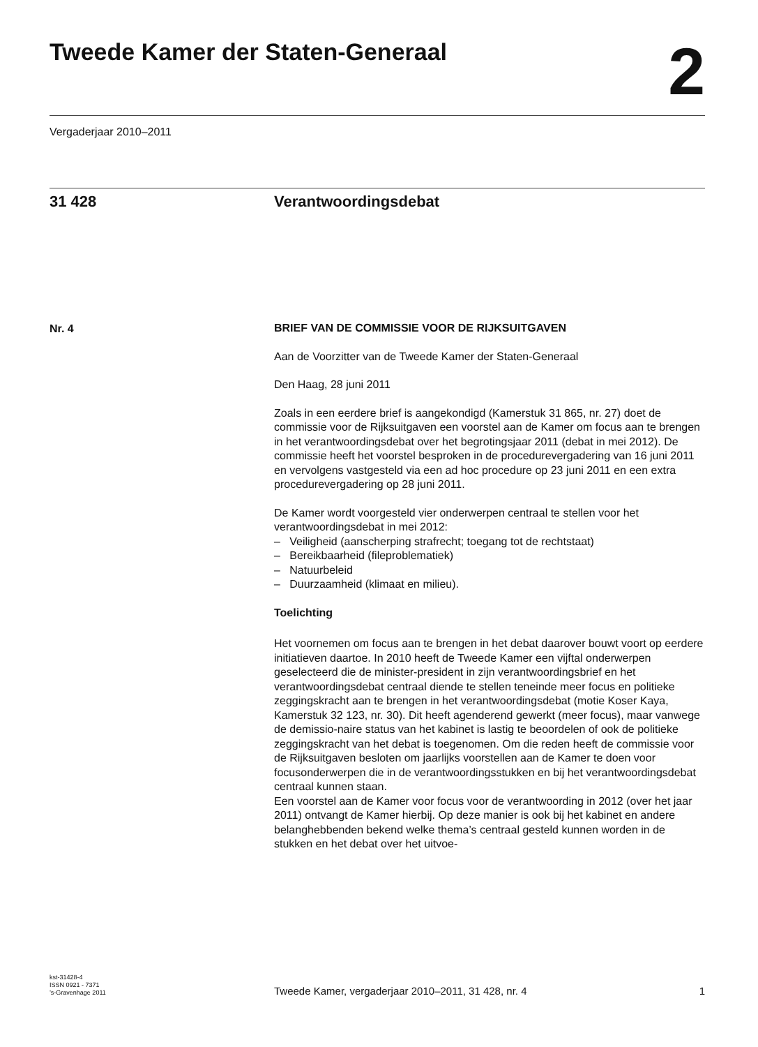Tweede Kamer der Staten-Generaal
2
Vergaderjaar 2010–2011
31 428 Verantwoordingsdebat
Nr. 4
BRIEF VAN DE COMMISSIE VOOR DE RIJKSUITGAVEN
Aan de Voorzitter van de Tweede Kamer der Staten-Generaal
Den Haag, 28 juni 2011
Zoals in een eerdere brief is aangekondigd (Kamerstuk 31 865, nr. 27) doet de commissie voor de Rijksuitgaven een voorstel aan de Kamer om focus aan te brengen in het verantwoordingsdebat over het begrotingsjaar 2011 (debat in mei 2012). De commissie heeft het voorstel besproken in de procedurevergadering van 16 juni 2011 en vervolgens vastgesteld via een ad hoc procedure op 23 juni 2011 en een extra procedurevergadering op 28 juni 2011.
De Kamer wordt voorgesteld vier onderwerpen centraal te stellen voor het verantwoordingsdebat in mei 2012:
– Veiligheid (aanscherping strafrecht; toegang tot de rechtstaat)
– Bereikbaarheid (fileproblematiek)
– Natuurbeleid
– Duurzaamheid (klimaat en milieu).
Toelichting
Het voornemen om focus aan te brengen in het debat daarover bouwt voort op eerdere initiatieven daartoe. In 2010 heeft de Tweede Kamer een vijftal onderwerpen geselecteerd die de minister-president in zijn verantwoordingsbrief en het verantwoordingsdebat centraal diende te stellen teneinde meer focus en politieke zeggingskracht aan te brengen in het verantwoordingsdebat (motie Koser Kaya, Kamerstuk 32 123, nr. 30). Dit heeft agenderend gewerkt (meer focus), maar vanwege de demissio-naire status van het kabinet is lastig te beoordelen of ook de politieke zeggingskracht van het debat is toegenomen. Om die reden heeft de commissie voor de Rijksuitgaven besloten om jaarlijks voorstellen aan de Kamer te doen voor focusonderwerpen die in de verantwoordingsstukken en bij het verantwoordingsdebat centraal kunnen staan.
Een voorstel aan de Kamer voor focus voor de verantwoording in 2012 (over het jaar 2011) ontvangt de Kamer hierbij. Op deze manier is ook bij het kabinet en andere belanghebbenden bekend welke thema’s centraal gesteld kunnen worden in de stukken en het debat over het uitvoe-
kst-31428-4
ISSN 0921 - 7371
’s-Gravenhage 2011
Tweede Kamer, vergaderjaar 2010–2011, 31 428, nr. 4
1